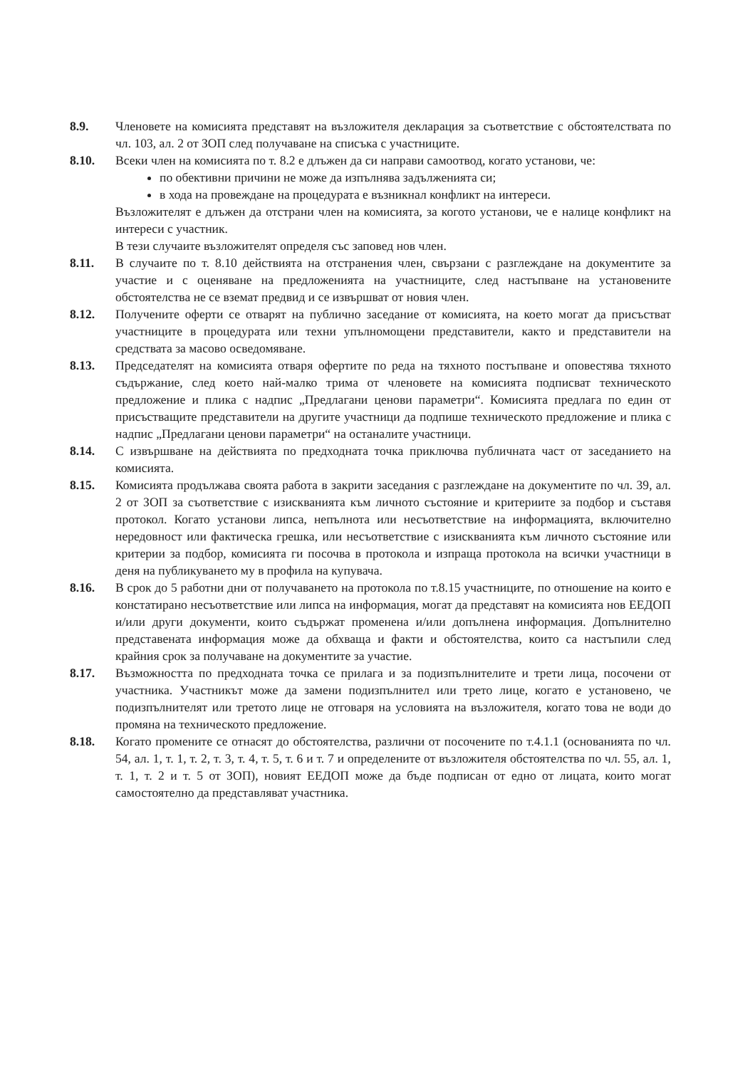8.9. Членовете на комисията представят на възложителя декларация за съответствие с обстоятелствата по чл. 103, ал. 2 от ЗОП след получаване на списъка с участниците.
8.10. Всеки член на комисията по т. 8.2 е длъжен да си направи самоотвод, когато установи, че:
по обективни причини не може да изпълнява задълженията си;
в хода на провеждане на процедурата е възникнал конфликт на интереси.
Възложителят е длъжен да отстрани член на комисията, за когото установи, че е налице конфликт на интереси с участник.
В тези случаите възложителят определя със заповед нов член.
8.11. В случаите по т. 8.10 действията на отстранения член, свързани с разглеждане на документите за участие и с оценяване на предложенията на участниците, след настъпване на установените обстоятелства не се вземат предвид и се извършват от новия член.
8.12. Получените оферти се отварят на публично заседание от комисията, на което могат да присъстват участниците в процедурата или техни упълномощени представители, както и представители на средствата за масово осведомяване.
8.13. Председателят на комисията отваря офертите по реда на тяхното постъпване и оповестява тяхното съдържание, след което най-малко трима от членовете на комисията подписват техническото предложение и плика с надпис „Предлагани ценови параметри“. Комисията предлага по един от присъстващите представители на другите участници да подпише техническото предложение и плика с надпис „Предлагани ценови параметри“ на останалите участници.
8.14. С извършване на действията по предходната точка приключва публичната част от заседанието на комисията.
8.15. Комисията продължава своята работа в закрити заседания с разглеждане на документите по чл. 39, ал. 2 от ЗОП за съответствие с изискванията към личното състояние и критериите за подбор и съставя протокол. Когато установи липса, непълнота или несъответствие на информацията, включително нередовност или фактическа грешка, или несъответствие с изискванията към личното състояние или критерии за подбор, комисията ги посочва в протокола и изпраща протокола на всички участници в деня на публикуването му в профила на купувача.
8.16. В срок до 5 работни дни от получаването на протокола по т.8.15 участниците, по отношение на които е констатирано несъответствие или липса на информация, могат да представят на комисията нов ЕЕДОП и/или други документи, които съдържат променена и/или допълнена информация. Допълнително представената информация може да обхваща и факти и обстоятелства, които са настъпили след крайния срок за получаване на документите за участие.
8.17. Възможността по предходната точка се прилага и за подизпълнителите и трети лица, посочени от участника. Участникът може да замени подизпълнител или трето лице, когато е установено, че подизпълнителят или третото лице не отговаря на условията на възложителя, когато това не води до промяна на техническото предложение.
8.18. Когато промените се отнасят до обстоятелства, различни от посочените по т.4.1.1 (основанията по чл. 54, ал. 1, т. 1, т. 2, т. 3, т. 4, т. 5, т. 6 и т. 7 и определените от възложителя обстоятелства по чл. 55, ал. 1, т. 1, т. 2 и т. 5 от ЗОП), новият ЕЕДОП може да бъде подписан от едно от лицата, които могат самостоятелно да представляват участника.